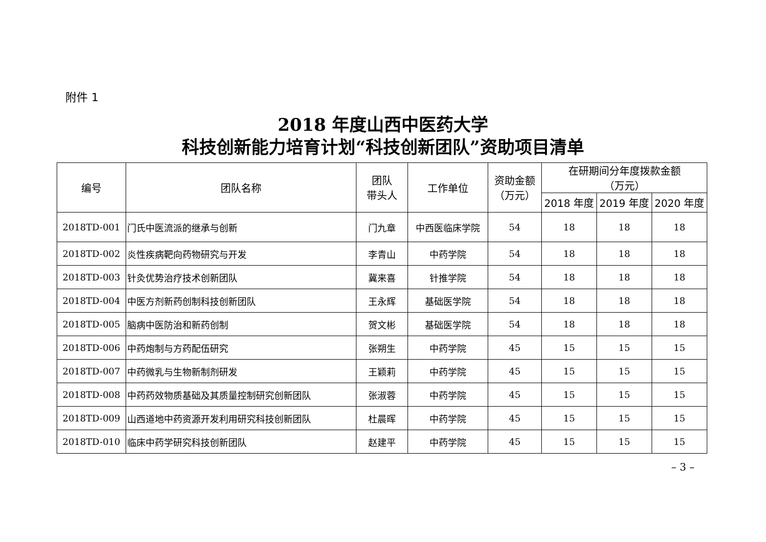附件 1
2018 年度山西中医药大学
科技创新能力培育计划“科技创新团队”资助项目清单
| 编号 | 团队名称 | 团队 带头人 | 工作单位 | 资助金额 （万元） | 在研期间分年度拨款金额 （万元） | | |
| --- | --- | --- | --- | --- | --- | --- | --- |
| | | | | | 2018 年度 | 2019 年度 | 2020 年度 |
| 2018TD-001 | 门氏中医流派的继承与创新 | 门九章 | 中西医临床学院 | 54 | 18 | 18 | 18 |
| 2018TD-002 | 炎性疾病靶向药物研究与开发 | 李青山 | 中药学院 | 54 | 18 | 18 | 18 |
| 2018TD-003 | 针灸优势治疗技术创新团队 | 冀来喜 | 针推学院 | 54 | 18 | 18 | 18 |
| 2018TD-004 | 中医方剂新药创制科技创新团队 | 王永辉 | 基础医学院 | 54 | 18 | 18 | 18 |
| 2018TD-005 | 脑病中医防治和新药创制 | 贺文彬 | 基础医学院 | 54 | 18 | 18 | 18 |
| 2018TD-006 | 中药炮制与方药配伍研究 | 张朔生 | 中药学院 | 45 | 15 | 15 | 15 |
| 2018TD-007 | 中药微乳与生物新制剂研发 | 王颖莉 | 中药学院 | 45 | 15 | 15 | 15 |
| 2018TD-008 | 中药药效物质基础及其质量控制研究创新团队 | 张淑蓉 | 中药学院 | 45 | 15 | 15 | 15 |
| 2018TD-009 | 山西道地中药资源开发利用研究科技创新团队 | 杜晨晖 | 中药学院 | 45 | 15 | 15 | 15 |
| 2018TD-010 | 临床中药学研究科技创新团队 | 赵建平 | 中药学院 | 45 | 15 | 15 | 15 |
– 3 –